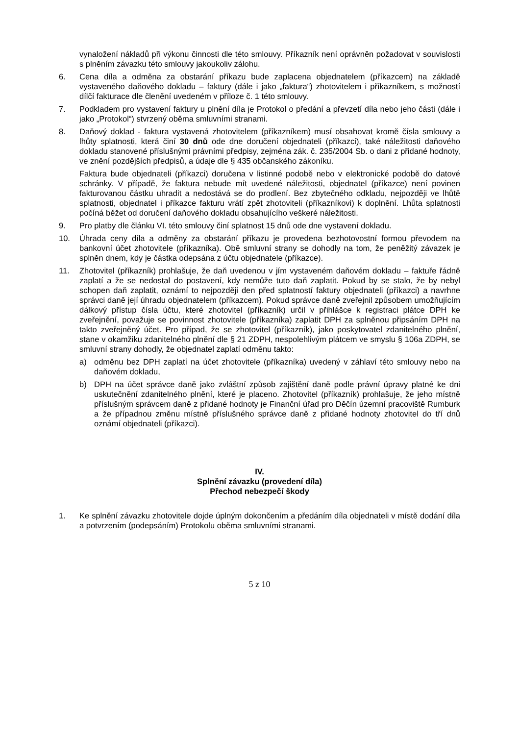vynaložení nákladů při výkonu činnosti dle této smlouvy. Příkazník není oprávněn požadovat v souvislosti s plněním závazku této smlouvy jakoukoliv zálohu.
6. Cena díla a odměna za obstarání příkazu bude zaplacena objednatelem (příkazcem) na základě vystaveného daňového dokladu – faktury (dále i jako „faktura“) zhotovitelem i příkazníkem, s možností dílčí fakturace dle členění uvedeném v příloze č. 1 této smlouvy.
7. Podkladem pro vystavení faktury u plnění díla je Protokol o předání a převzetí díla nebo jeho části (dále i jako „Protokol“) stvrzený oběma smluvními stranami.
8. Daňový doklad - faktura vystavená zhotovitelem (příkazníkem) musí obsahovat kromě čísla smlouvy a lhůty splatnosti, která činí 30 dnů ode dne doručení objednateli (příkazci), také náležitosti daňového dokladu stanovené příslušnými právními předpisy, zejména zák. č. 235/2004 Sb. o dani z přidané hodnoty, ve znění pozdějších předpisů, a údaje dle § 435 občanského zákoníku.
Faktura bude objednateli (příkazci) doručena v listinné podobě nebo v elektronické podobě do datové schránky. V případě, že faktura nebude mít uvedené náležitosti, objednatel (příkazce) není povinen fakturovanou částku uhradit a nedostává se do prodlení. Bez zbytečného odkladu, nejpozději ve lhůtě splatnosti, objednatel i příkazce fakturu vrátí zpět zhotoviteli (příkazníkovi) k doplnění. Lhůta splatnosti počíná běžet od doručení daňového dokladu obsahujícího veškeré náležitosti.
9. Pro platby dle článku VI. této smlouvy činí splatnost 15 dnů ode dne vystavení dokladu.
10. Úhrada ceny díla a odměny za obstarání příkazu je provedena bezhotovostní formou převodem na bankovní účet zhotovitele (příkazníka). Obě smluvní strany se dohodly na tom, že peněžitý závazek je splněn dnem, kdy je částka odepsána z účtu objednatele (příkazce).
11. Zhotovitel (příkazník) prohlašuje, že daň uvedenou v jím vystaveném daňovém dokladu – faktuře řádně zaplatí a že se nedostal do postavení, kdy nemůže tuto daň zaplatit. Pokud by se stalo, že by nebyl schopen daň zaplatit, oznámí to nejpozději den před splatností faktury objednateli (příkazci) a navrhne správci daně její úhradu objednatelem (příkazcem). Pokud správce daně zveřejnil způsobem umožňujícím dálkový přístup čísla účtu, které zhotovitel (příkazník) určil v přihlášce k registraci plátce DPH ke zveřejnění, považuje se povinnost zhotovitele (příkazníka) zaplatit DPH za splněnou připsáním DPH na takto zveřejněný účet. Pro případ, že se zhotovitel (příkazník), jako poskytovatel zdanitelného plnění, stane v okamžiku zdanitelného plnění dle § 21 ZDPH, nespolehlivým plátcem ve smyslu § 106a ZDPH, se smluvní strany dohodly, že objednatel zaplatí odměnu takto:
a) odměnu bez DPH zaplatí na účet zhotovitele (příkazníka) uvedený v záhlaví této smlouvy nebo na daňovém dokladu,
b) DPH na účet správce daně jako zvláštní způsob zajištění daně podle právní úpravy platné ke dni uskutečnění zdanitelného plnění, které je placeno. Zhotovitel (příkazník) prohlašuje, že jeho místně příslušným správcem daně z přidané hodnoty je Finanční úřad pro Děčín územní pracoviště Rumburk a že případnou změnu místně příslušného správce daně z přidané hodnoty zhotovitel do tří dnů oznámí objednateli (příkazci).
IV.
Splnění závazku (provedení díla)
Přechod nebezpečí škody
1. Ke splnění závazku zhotovitele dojde úplným dokončením a předáním díla objednateli v místě dodání díla a potvrzením (podepsáním) Protokolu oběma smluvními stranami.
5 z 10